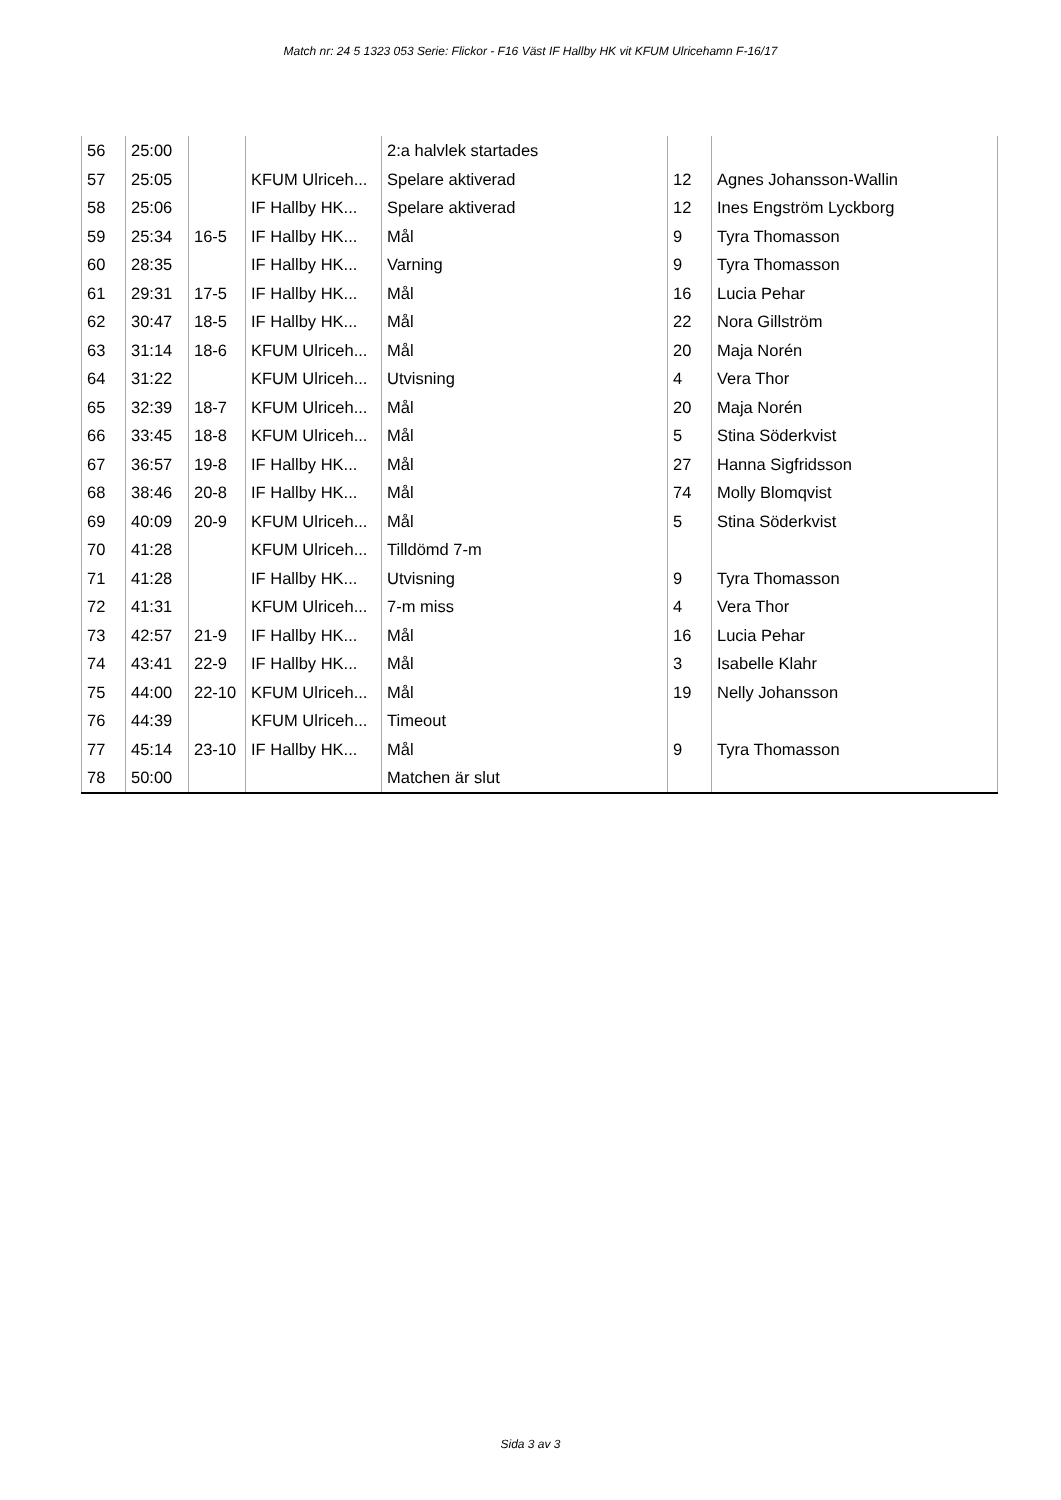Match nr: 24 5 1323 053 Serie: Flickor - F16 Väst IF Hallby HK vit KFUM Ulricehamn F-16/17
| 56 | 25:00 | | | 2:a halvlek startades | | |
| 57 | 25:05 | | KFUM Ulriceh... | Spelare aktiverad | 12 | Agnes Johansson-Wallin |
| 58 | 25:06 | | IF Hallby HK... | Spelare aktiverad | 12 | Ines Engström Lyckborg |
| 59 | 25:34 | 16-5 | IF Hallby HK... | Mål | 9 | Tyra Thomasson |
| 60 | 28:35 | | IF Hallby HK... | Varning | 9 | Tyra Thomasson |
| 61 | 29:31 | 17-5 | IF Hallby HK... | Mål | 16 | Lucia Pehar |
| 62 | 30:47 | 18-5 | IF Hallby HK... | Mål | 22 | Nora Gillström |
| 63 | 31:14 | 18-6 | KFUM Ulriceh... | Mål | 20 | Maja Norén |
| 64 | 31:22 | | KFUM Ulriceh... | Utvisning | 4 | Vera Thor |
| 65 | 32:39 | 18-7 | KFUM Ulriceh... | Mål | 20 | Maja Norén |
| 66 | 33:45 | 18-8 | KFUM Ulriceh... | Mål | 5 | Stina Söderkvist |
| 67 | 36:57 | 19-8 | IF Hallby HK... | Mål | 27 | Hanna Sigfridsson |
| 68 | 38:46 | 20-8 | IF Hallby HK... | Mål | 74 | Molly Blomqvist |
| 69 | 40:09 | 20-9 | KFUM Ulriceh... | Mål | 5 | Stina Söderkvist |
| 70 | 41:28 | | KFUM Ulriceh... | Tilldömd 7-m | | |
| 71 | 41:28 | | IF Hallby HK... | Utvisning | 9 | Tyra Thomasson |
| 72 | 41:31 | | KFUM Ulriceh... | 7-m miss | 4 | Vera Thor |
| 73 | 42:57 | 21-9 | IF Hallby HK... | Mål | 16 | Lucia Pehar |
| 74 | 43:41 | 22-9 | IF Hallby HK... | Mål | 3 | Isabelle Klahr |
| 75 | 44:00 | 22-10 | KFUM Ulriceh... | Mål | 19 | Nelly Johansson |
| 76 | 44:39 | | KFUM Ulriceh... | Timeout | | |
| 77 | 45:14 | 23-10 | IF Hallby HK... | Mål | 9 | Tyra Thomasson |
| 78 | 50:00 | | | Matchen är slut | | |
Sida 3 av 3